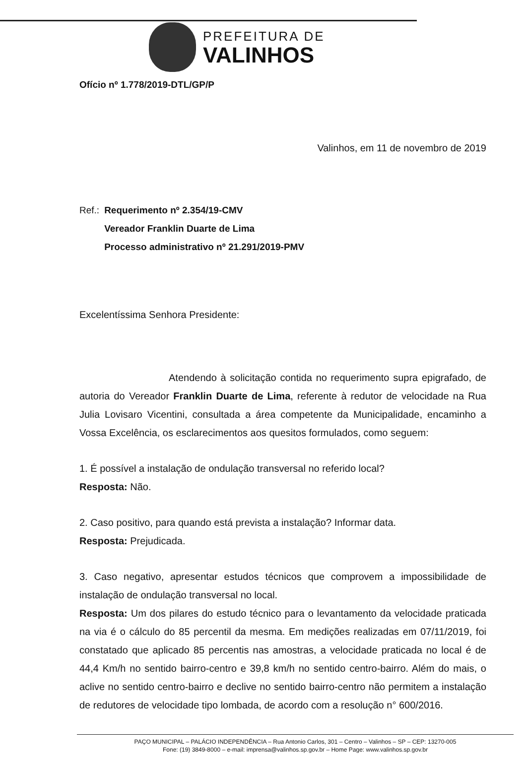PREFEITURA DE
VALINHOS
Ofício nº 1.778/2019-DTL/GP/P
Valinhos, em 11 de novembro de 2019
Ref.: Requerimento nº 2.354/19-CMV
Vereador Franklin Duarte de Lima
Processo administrativo nº 21.291/2019-PMV
Excelentíssima Senhora Presidente:
Atendendo à solicitação contida no requerimento supra epigrafado, de autoria do Vereador Franklin Duarte de Lima, referente à redutor de velocidade na Rua Julia Lovisaro Vicentini, consultada a área competente da Municipalidade, encaminho a Vossa Excelência, os esclarecimentos aos quesitos formulados, como seguem:
1. É possível a instalação de ondulação transversal no referido local?
Resposta: Não.
2. Caso positivo, para quando está prevista a instalação? Informar data.
Resposta: Prejudicada.
3. Caso negativo, apresentar estudos técnicos que comprovem a impossibilidade de instalação de ondulação transversal no local.
Resposta: Um dos pilares do estudo técnico para o levantamento da velocidade praticada na via é o cálculo do 85 percentil da mesma. Em medições realizadas em 07/11/2019, foi constatado que aplicado 85 percentis nas amostras, a velocidade praticada no local é de 44,4 Km/h no sentido bairro-centro e 39,8 km/h no sentido centro-bairro. Além do mais, o aclive no sentido centro-bairro e declive no sentido bairro-centro não permitem a instalação de redutores de velocidade tipo lombada, de acordo com a resolução n° 600/2016.
PAÇO MUNICIPAL – PALÁCIO INDEPENDÊNCIA – Rua Antonio Carlos, 301 – Centro – Valinhos – SP – CEP: 13270-005
Fone: (19) 3849-8000 – e-mail: imprensa@valinhos.sp.gov.br – Home Page: www.valinhos.sp.gov.br